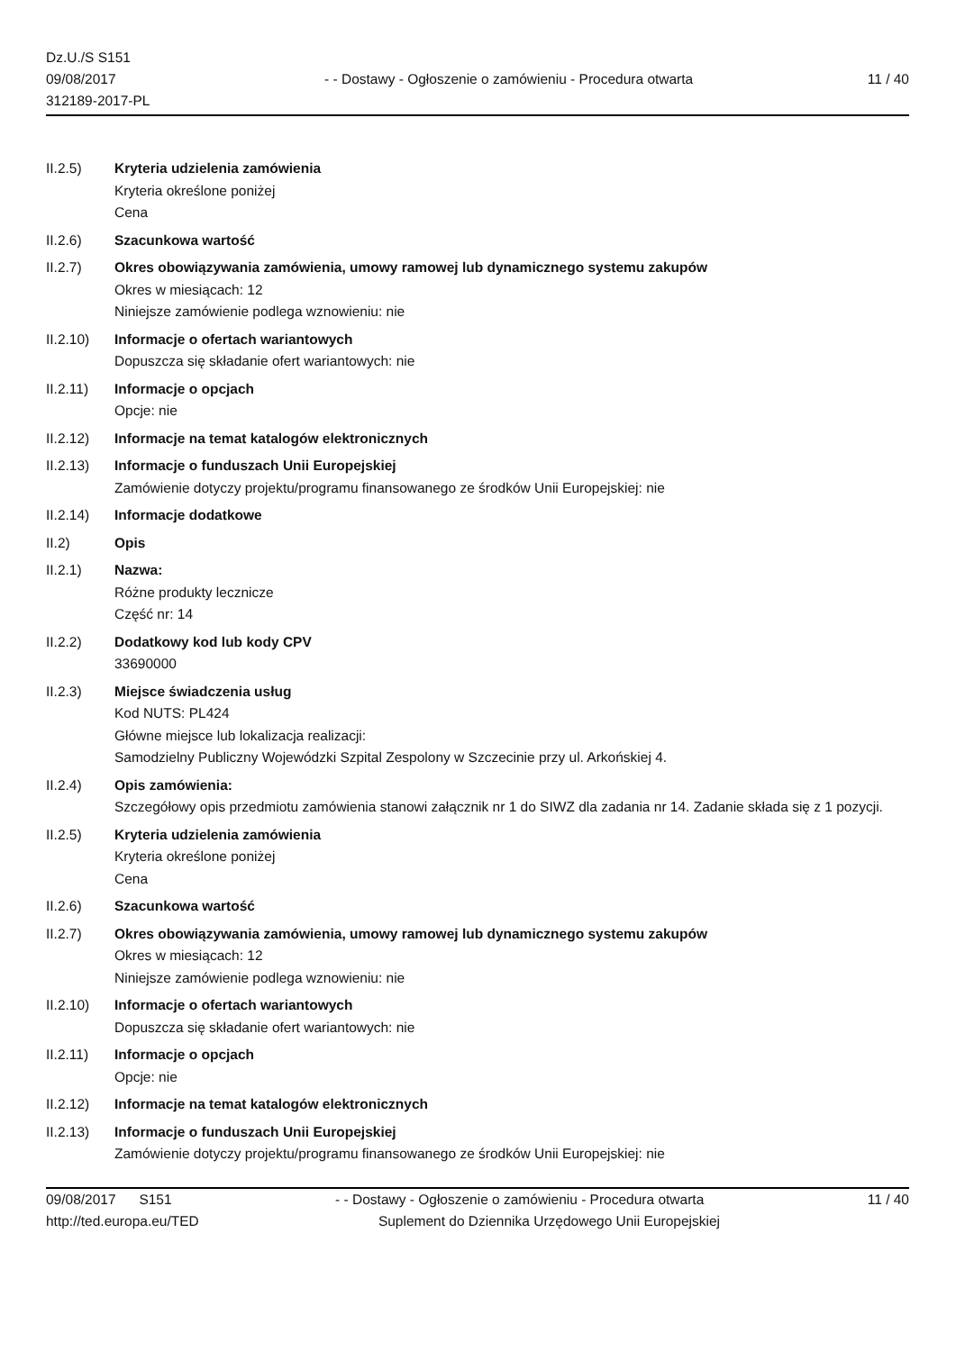Dz.U./S S151
09/08/2017
312189-2017-PL
- - Dostawy - Ogłoszenie o zamówieniu - Procedura otwarta
11 / 40
II.2.5) Kryteria udzielenia zamówienia
Kryteria określone poniżej
Cena
II.2.6) Szacunkowa wartość
II.2.7) Okres obowiązywania zamówienia, umowy ramowej lub dynamicznego systemu zakupów
Okres w miesiącach: 12
Niniejsze zamówienie podlega wznowieniu: nie
II.2.10) Informacje o ofertach wariantowych
Dopuszcza się składanie ofert wariantowych: nie
II.2.11) Informacje o opcjach
Opcje: nie
II.2.12) Informacje na temat katalogów elektronicznych
II.2.13) Informacje o funduszach Unii Europejskiej
Zamówienie dotyczy projektu/programu finansowanego ze środków Unii Europejskiej: nie
II.2.14) Informacje dodatkowe
II.2) Opis
II.2.1) Nazwa:
Różne produkty lecznicze
Część nr: 14
II.2.2) Dodatkowy kod lub kody CPV
33690000
II.2.3) Miejsce świadczenia usług
Kod NUTS: PL424
Główne miejsce lub lokalizacja realizacji:
Samodzielny Publiczny Wojewódzki Szpital Zespolony w Szczecinie przy ul. Arkońskiej 4.
II.2.4) Opis zamówienia:
Szczegółowy opis przedmiotu zamówienia stanowi załącznik nr 1 do SIWZ dla zadania nr 14. Zadanie składa się z 1 pozycji.
II.2.5) Kryteria udzielenia zamówienia
Kryteria określone poniżej
Cena
II.2.6) Szacunkowa wartość
II.2.7) Okres obowiązywania zamówienia, umowy ramowej lub dynamicznego systemu zakupów
Okres w miesiącach: 12
Niniejsze zamówienie podlega wznowieniu: nie
II.2.10) Informacje o ofertach wariantowych
Dopuszcza się składanie ofert wariantowych: nie
II.2.11) Informacje o opcjach
Opcje: nie
II.2.12) Informacje na temat katalogów elektronicznych
II.2.13) Informacje o funduszach Unii Europejskiej
Zamówienie dotyczy projektu/programu finansowanego ze środków Unii Europejskiej: nie
09/08/2017 S151 - - Dostawy - Ogłoszenie o zamówieniu - Procedura otwarta
11 / 40
http://ted.europa.eu/TED Suplement do Dziennika Urzędowego Unii Europejskiej